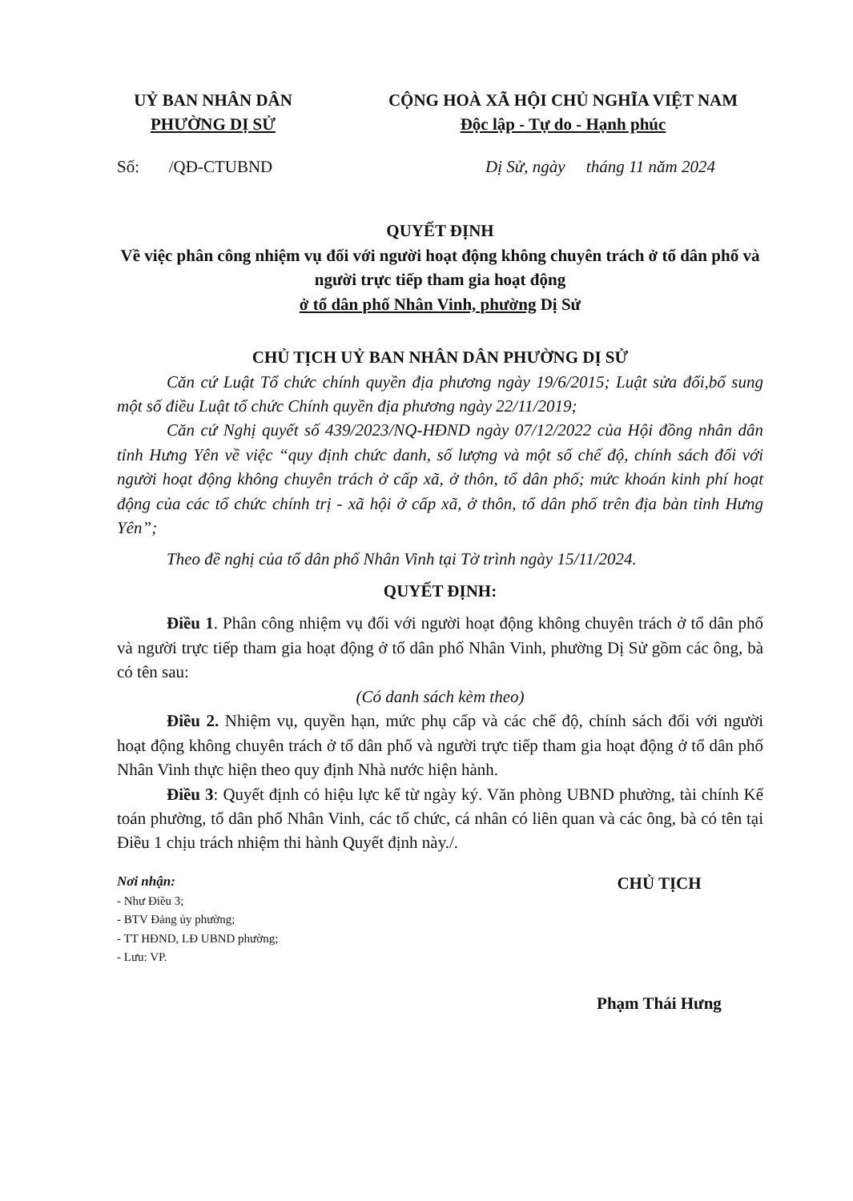UỶ BAN NHÂN DÂN
PHƯỜNG DỊ SỬ
CỘNG HOÀ XÃ HỘI CHỦ NGHĨA VIỆT NAM
Độc lập - Tự do - Hạnh phúc
Số: /QĐ-CTUBND Dị Sử, ngày tháng 11 năm 2024
QUYẾT ĐỊNH
Về việc phân công nhiệm vụ đối với người hoạt động không chuyên trách ở tổ dân phố và người trực tiếp tham gia hoạt động
ở tổ dân phố Nhân Vinh, phường Dị Sử
CHỦ TỊCH UỶ BAN NHÂN DÂN PHƯỜNG DỊ SỬ
Căn cứ Luật Tổ chức chính quyền địa phương ngày 19/6/2015; Luật sửa đổi,bổ sung một số điều Luật tổ chức Chính quyền địa phương ngày 22/11/2019;
Căn cứ Nghị quyết số 439/2023/NQ-HĐND ngày 07/12/2022 của Hội đồng nhân dân tỉnh Hưng Yên về việc “quy định chức danh, số lượng và một số chế độ, chính sách đối với người hoạt động không chuyên trách ở cấp xã, ở thôn, tổ dân phố; mức khoán kinh phí hoạt động của các tổ chức chính trị - xã hội ở cấp xã, ở thôn, tổ dân phố trên địa bàn tỉnh Hưng Yên”;
Theo đề nghị của tổ dân phố Nhân Vinh tại Tờ trình ngày 15/11/2024.
QUYẾT ĐỊNH:
Điều 1. Phân công nhiệm vụ đối với người hoạt động không chuyên trách ở tổ dân phố và người trực tiếp tham gia hoạt động ở tổ dân phố Nhân Vinh, phường Dị Sử gồm các ông, bà có tên sau:
(Có danh sách kèm theo)
Điều 2. Nhiệm vụ, quyền hạn, mức phụ cấp và các chế độ, chính sách đối với người hoạt động không chuyên trách ở tổ dân phố và người trực tiếp tham gia hoạt động ở tổ dân phố Nhân Vinh thực hiện theo quy định Nhà nước hiện hành.
Điều 3: Quyết định có hiệu lực kể từ ngày ký. Văn phòng UBND phường, tài chính Kế toán phường, tổ dân phố Nhân Vinh, các tổ chức, cá nhân có liên quan và các ông, bà có tên tại Điều 1 chịu trách nhiệm thi hành Quyết định này./.
Nơi nhận:
- Như Điều 3;
- BTV Đảng ủy phường;
- TT HĐND, LĐ UBND phường;
- Lưu: VP.
CHỦ TỊCH
Phạm Thái Hưng